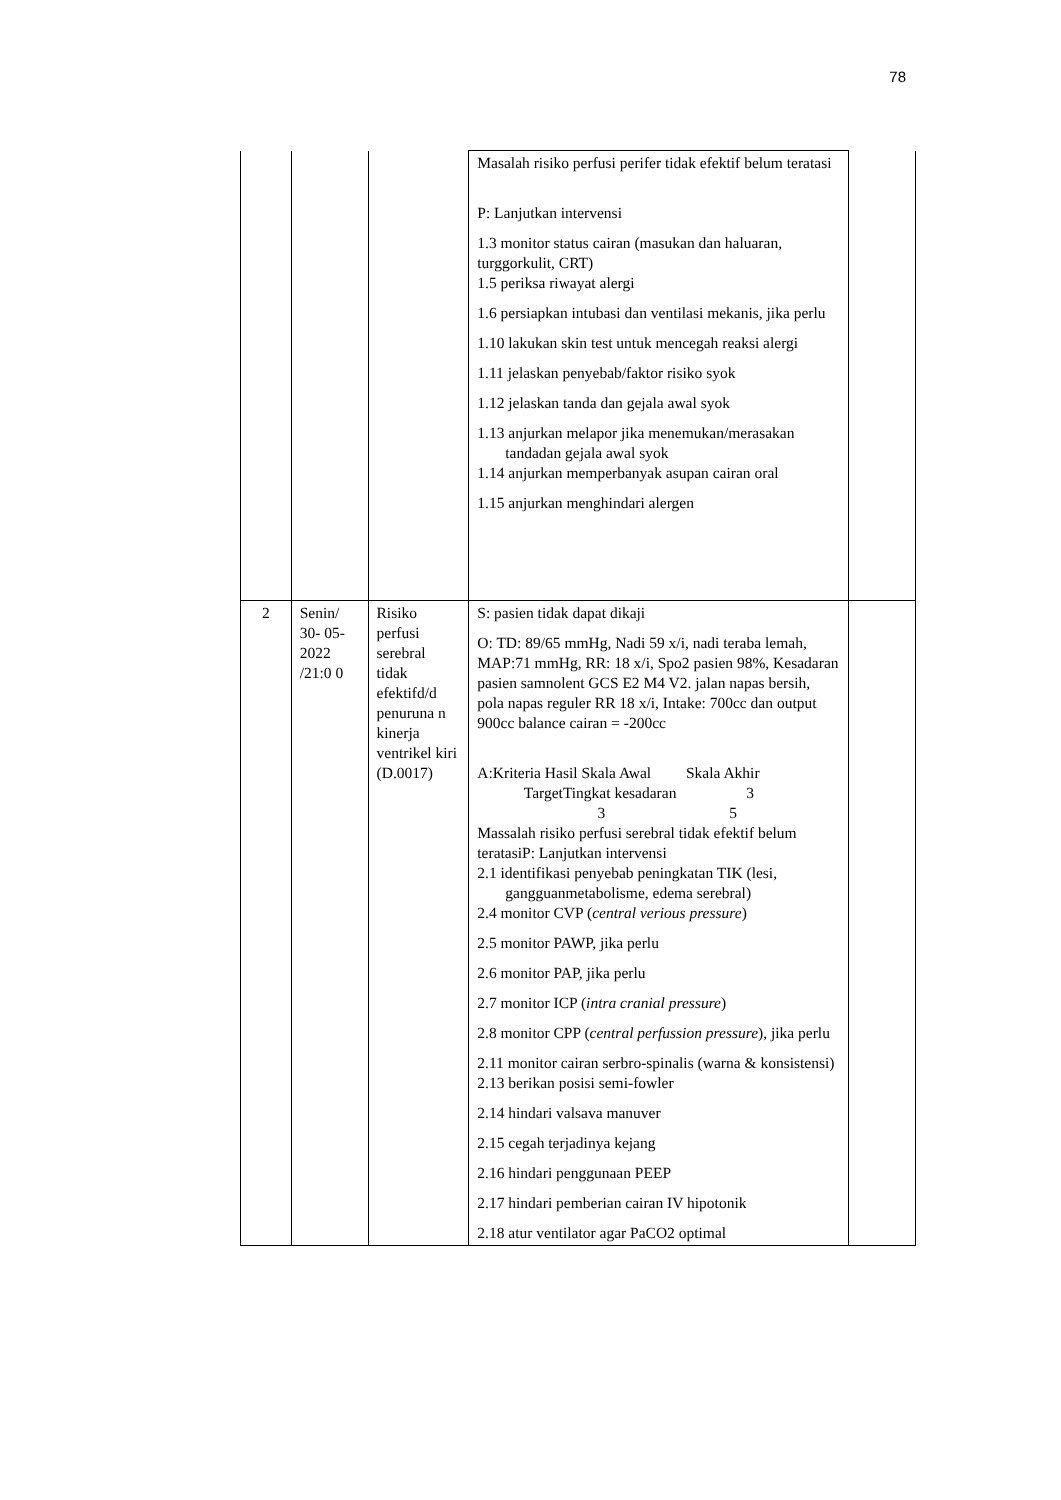78
| | | | Masalah risiko perfusi perifer tidak efektif belum teratasi P: Lanjutkan intervensi 1.3 monitor status cairan (masukan dan haluaran, turggorkulit, CRT) 1.5 periksa riwayat alergi 1.6 persiapkan intubasi dan ventilasi mekanis, jika perlu 1.10 lakukan skin test untuk mencegah reaksi alergi 1.11 jelaskan penyebab/faktor risiko syok 1.12 jelaskan tanda dan gejala awal syok 1.13 anjurkan melapor jika menemukan/merasakan tandadan gejala awal syok 1.14 anjurkan memperbanyak asupan cairan oral 1.15 anjurkan menghindari alergen | |
| 2 | Senin/ 30- 05- 2022 /21:0 0 | Risiko perfusi serebral tidak efektifd/d penuruna n kinerja ventrikel kiri (D.0017) | S: pasien tidak dapat dikaji O: TD: 89/65 mmHg, Nadi 59 x/i, nadi teraba lemah, MAP:71 mmHg, RR: 18 x/i, Spo2 pasien 98%, Kesadaran pasien samnolent GCS E2 M4 V2. jalan napas bersih, pola napas reguler RR 18 x/i, Intake: 700cc dan output 900cc balance cairan = -200cc A:Kriteria Hasil Skala Awal Skala Akhir TargetTingkat kesadaran 3 3 5 Massalah risiko perfusi serebral tidak efektif belum teratasiP: Lanjutkan intervensi 2.1 identifikasi penyebab peningkatan TIK (lesi, gangguanmetabolisme, edema serebral) 2.4 monitor CVP ( central verious pressure ) 2.5 monitor PAWP, jika perlu 2.6 monitor PAP, jika perlu 2.7 monitor ICP ( intra cranial pressure ) 2.8 monitor CPP ( central perfussion pressure ), jika perlu 2.11 monitor cairan serbro-spinalis (warna & konsistensi) 2.13 berikan posisi semi-fowler 2.14 hindari valsava manuver 2.15 cegah terjadinya kejang 2.16 hindari penggunaan PEEP 2.17 hindari pemberian cairan IV hipotonik 2.18 atur ventilator agar PaCO2 optimal | |